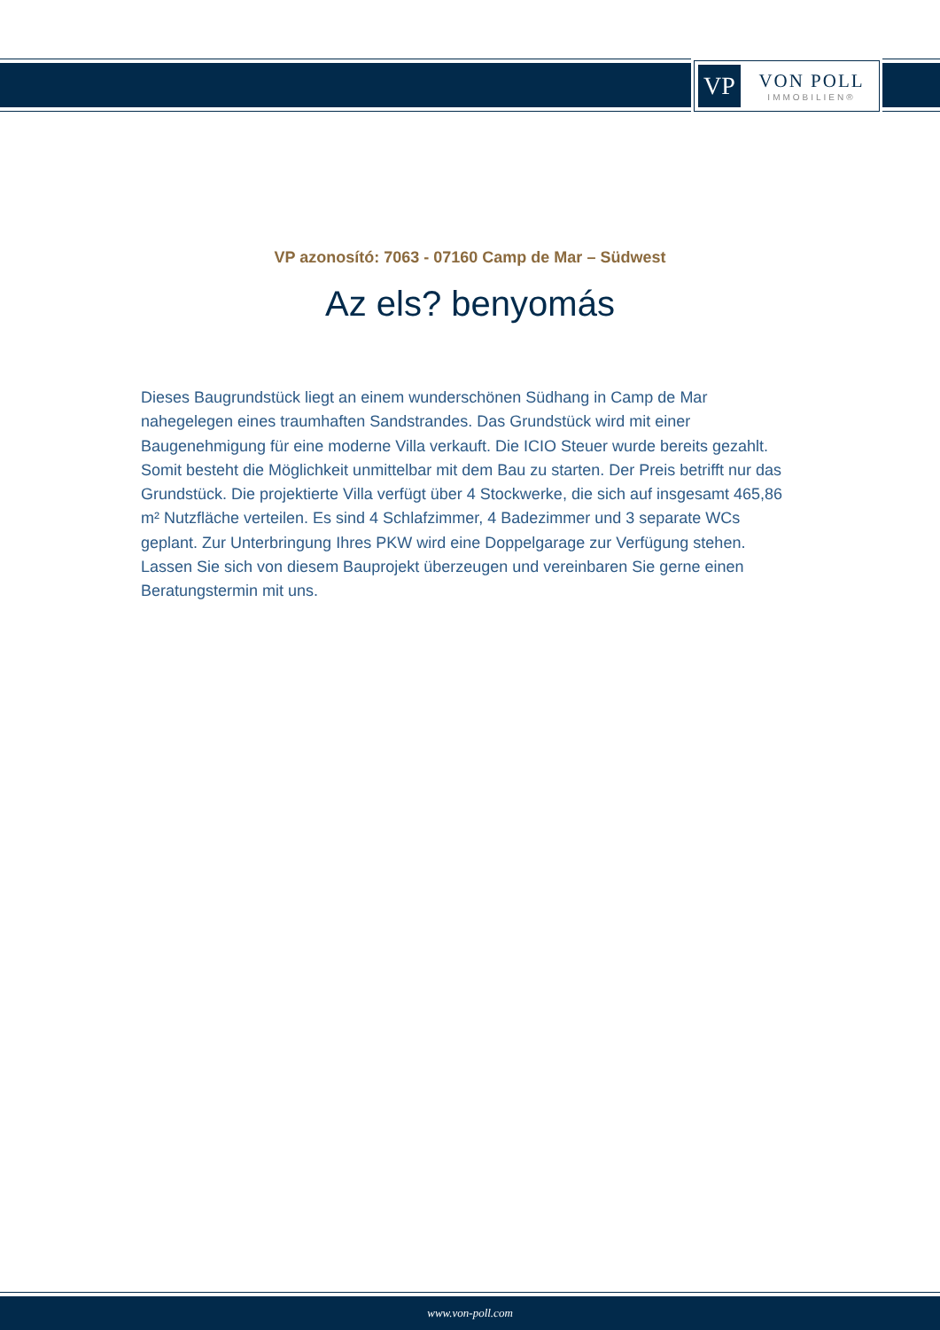VP
VON POLL
IMMOBILIEN®
VP azonosító: 7063 - 07160 Camp de Mar – Südwest
Az els? benyomás
Dieses Baugrundstück liegt an einem wunderschönen Südhang in Camp de Mar nahegelegen eines traumhaften Sandstrandes. Das Grundstück wird mit einer Baugenehmigung für eine moderne Villa verkauft. Die ICIO Steuer wurde bereits gezahlt. Somit besteht die Möglichkeit unmittelbar mit dem Bau zu starten. Der Preis betrifft nur das Grundstück. Die projektierte Villa verfügt über 4 Stockwerke, die sich auf insgesamt 465,86 m² Nutzfläche verteilen. Es sind 4 Schlafzimmer, 4 Badezimmer und 3 separate WCs geplant. Zur Unterbringung Ihres PKW wird eine Doppelgarage zur Verfügung stehen. Lassen Sie sich von diesem Bauprojekt überzeugen und vereinbaren Sie gerne einen Beratungstermin mit uns.
www.von-poll.com